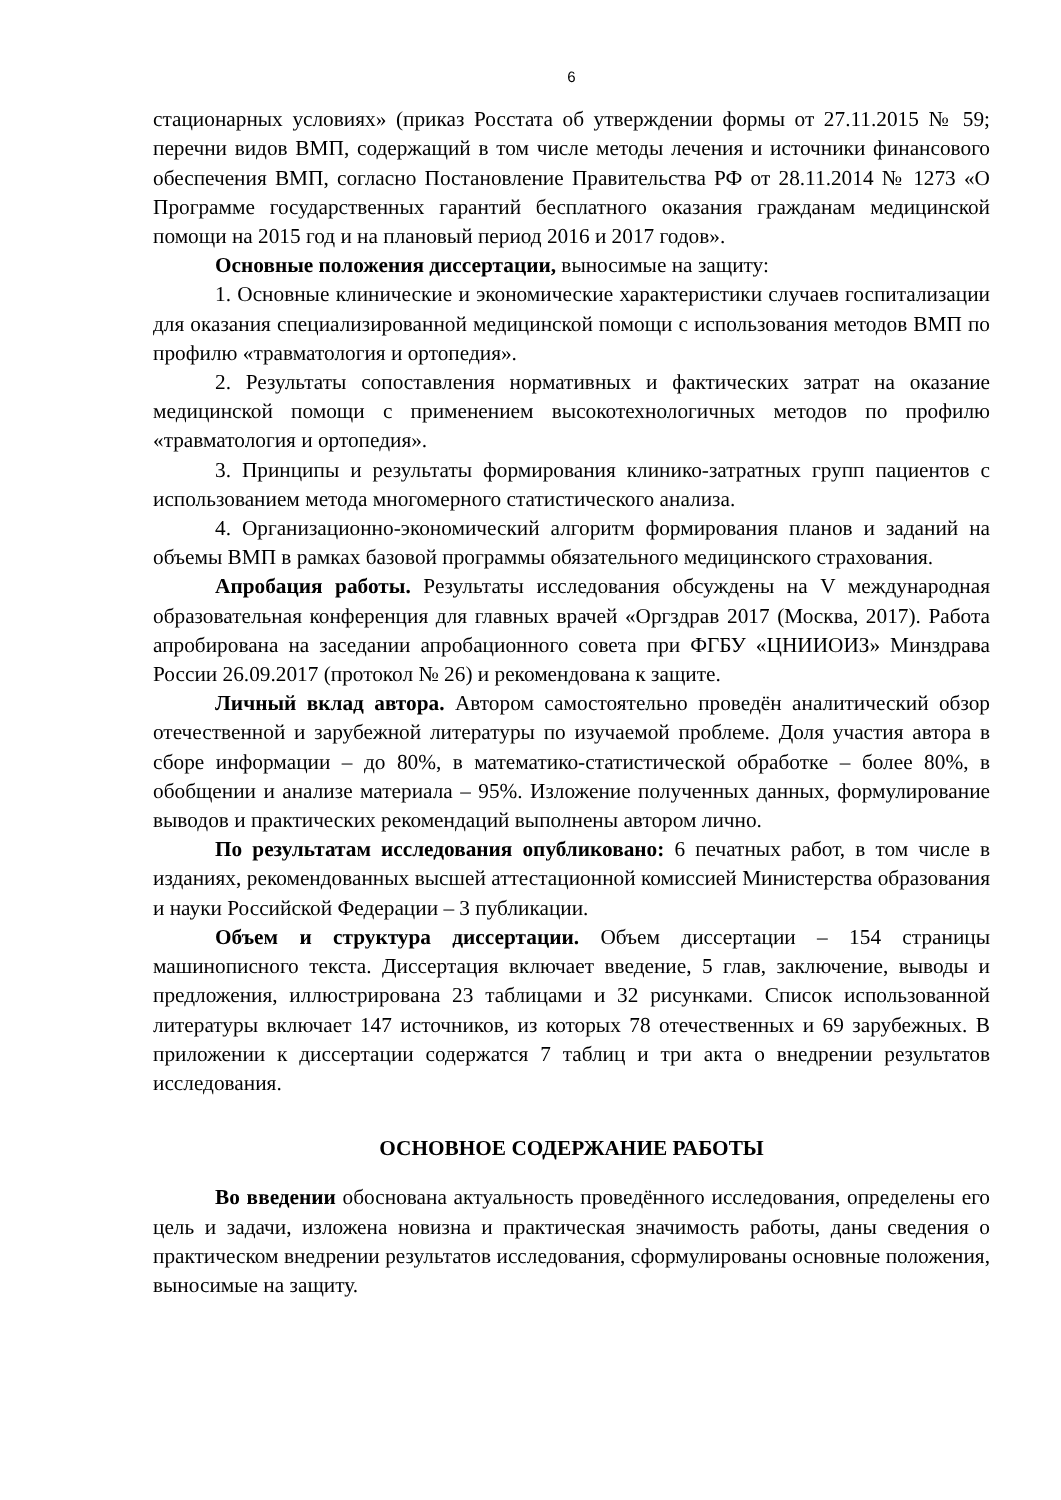6
стационарных условиях» (приказ Росстата об утверждении формы от 27.11.2015 № 59; перечни видов ВМП, содержащий в том числе методы лечения и источники финансового обеспечения ВМП, согласно Постановление Правительства РФ от 28.11.2014 № 1273 «О Программе государственных гарантий бесплатного оказания гражданам медицинской помощи на 2015 год и на плановый период 2016 и 2017 годов».
Основные положения диссертации, выносимые на защиту:
1. Основные клинические и экономические характеристики случаев госпитализации для оказания специализированной медицинской помощи с использования методов ВМП по профилю «травматология и ортопедия».
2. Результаты сопоставления нормативных и фактических затрат на оказание медицинской помощи с применением высокотехнологичных методов по профилю «травматология и ортопедия».
3. Принципы и результаты формирования клинико-затратных групп пациентов с использованием метода многомерного статистического анализа.
4. Организационно-экономический алгоритм формирования планов и заданий на объемы ВМП в рамках базовой программы обязательного медицинского страхования.
Апробация работы. Результаты исследования обсуждены на V международная образовательная конференция для главных врачей «Оргздрав 2017 (Москва, 2017). Работа апробирована на заседании апробационного совета при ФГБУ «ЦНИИОИЗ» Минздрава России 26.09.2017 (протокол № 26) и рекомендована к защите.
Личный вклад автора. Автором самостоятельно проведён аналитический обзор отечественной и зарубежной литературы по изучаемой проблеме. Доля участия автора в сборе информации – до 80%, в математико-статистической обработке – более 80%, в обобщении и анализе материала – 95%. Изложение полученных данных, формулирование выводов и практических рекомендаций выполнены автором лично.
По результатам исследования опубликовано: 6 печатных работ, в том числе в изданиях, рекомендованных высшей аттестационной комиссией Министерства образования и науки Российской Федерации – 3 публикации.
Объем и структура диссертации. Объем диссертации – 154 страницы машинописного текста. Диссертация включает введение, 5 глав, заключение, выводы и предложения, иллюстрирована 23 таблицами и 32 рисунками. Список использованной литературы включает 147 источников, из которых 78 отечественных и 69 зарубежных. В приложении к диссертации содержатся 7 таблиц и три акта о внедрении результатов исследования.
ОСНОВНОЕ СОДЕРЖАНИЕ РАБОТЫ
Во введении обоснована актуальность проведённого исследования, определены его цель и задачи, изложена новизна и практическая значимость работы, даны сведения о практическом внедрении результатов исследования, сформулированы основные положения, выносимые на защиту.